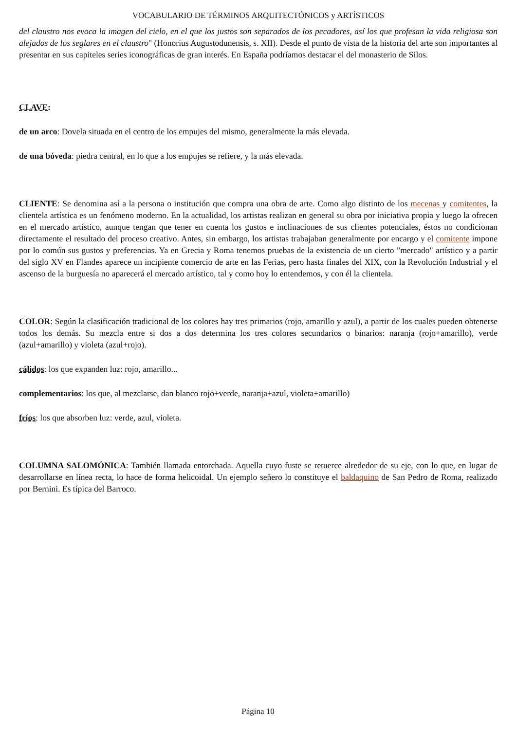VOCABULARIO DE TÉRMINOS ARQUITECTÓNICOS y ARTÍSTICOS
del claustro nos evoca la imagen del cielo, en el que los justos son separados de los pecadores, así los que profesan la vida religiosa son alejados de los seglares en el claustro" (Honorius Augustodunensis, s. XII). Desde el punto de vista de la historia del arte son importantes al presentar en sus capiteles series iconográficas de gran interés. En España podríamos destacar el del monasterio de Silos.
CLAVE:
de un arco: Dovela situada en el centro de los empujes del mismo, generalmente la más elevada.
de una bóveda: piedra central, en lo que a los empujes se refiere, y la más elevada.
CLIENTE: Se denomina así a la persona o institución que compra una obra de arte. Como algo distinto de los mecenas y comitentes, la clientela artística es un fenómeno moderno. En la actualidad, los artistas realizan en general su obra por iniciativa propia y luego la ofrecen en el mercado artístico, aunque tengan que tener en cuenta los gustos e inclinaciones de sus clientes potenciales, éstos no condicionan directamente el resultado del proceso creativo. Antes, sin embargo, los artistas trabajaban generalmente por encargo y el comitente impone por lo común sus gustos y preferencias. Ya en Grecia y Roma tenemos pruebas de la existencia de un cierto "mercado" artístico y a partir del siglo XV en Flandes aparece un incipiente comercio de arte en las Ferias, pero hasta finales del XIX, con la Revolución Industrial y el ascenso de la burguesía no aparecerá el mercado artístico, tal y como hoy lo entendemos, y con él la clientela.
COLOR: Según la clasificación tradicional de los colores hay tres primarios (rojo, amarillo y azul), a partir de los cuales pueden obtenerse todos los demás. Su mezcla entre si dos a dos determina los tres colores secundarios o binarios: naranja (rojo+amarillo), verde (azul+amarillo) y violeta (azul+rojo).
cálidos: los que expanden luz: rojo, amarillo...
complementarios: los que, al mezclarse, dan blanco rojo+verde, naranja+azul, violeta+amarillo)
fríos: los que absorben luz: verde, azul, violeta.
COLUMNA SALOMÓNICA: También llamada entorchada. Aquella cuyo fuste se retuerce alrededor de su eje, con lo que, en lugar de desarrollarse en línea recta, lo hace de forma helicoidal. Un ejemplo señero lo constituye el baldaquino de San Pedro de Roma, realizado por Bernini. Es típica del Barroco.
Página 10